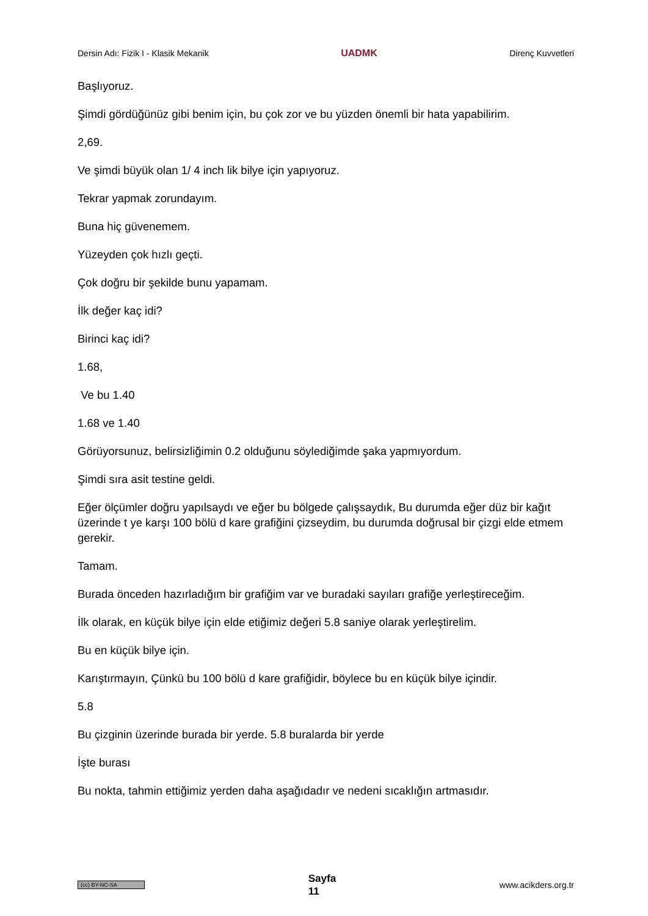Dersin Adı: Fizik I - Klasik Mekanik UADMK Direnç Kuvvetleri
Başlıyoruz.
Şimdi gördüğünüz gibi benim için, bu çok zor ve bu yüzden önemli bir hata yapabilirim.
2,69.
Ve şimdi büyük olan 1/ 4 inch lik bilye için yapıyoruz.
Tekrar yapmak zorundayım.
Buna hiç güvenemem.
Yüzeyden çok hızlı geçti.
Çok doğru bir şekilde bunu yapamam.
İlk değer kaç idi?
Birinci kaç idi?
1.68,
Ve bu 1.40
1.68 ve 1.40
Görüyorsunuz, belirsizliğimin 0.2 olduğunu söylediğimde şaka yapmıyordum.
Şimdi sıra asit testine geldi.
Eğer ölçümler doğru yapılsaydı ve eğer bu bölgede çalışsaydık, Bu durumda eğer düz bir kağıt üzerinde t ye karşı 100 bölü d kare grafiğini çizseydim, bu durumda doğrusal bir çizgi elde etmem gerekir.
Tamam.
Burada önceden hazırladığım bir grafiğim var ve buradaki sayıları grafiğe yerleştireceğim.
İlk olarak, en küçük bilye için elde etiğimiz değeri 5.8 saniye olarak yerleştirelim.
Bu en küçük bilye için.
Karıştırmayın, Çünkü bu 100 bölü d kare grafiğidir, böylece bu en küçük bilye içindir.
5.8
Bu çizginin üzerinde burada bir yerde. 5.8 buralarda bir yerde
İşte burası
Bu nokta, tahmin ettiğimiz yerden daha aşağıdadır ve nedeni sıcaklığın artmasıdır.
(cc) BY-NC-SA Sayfa
11 www.acikders.org.tr